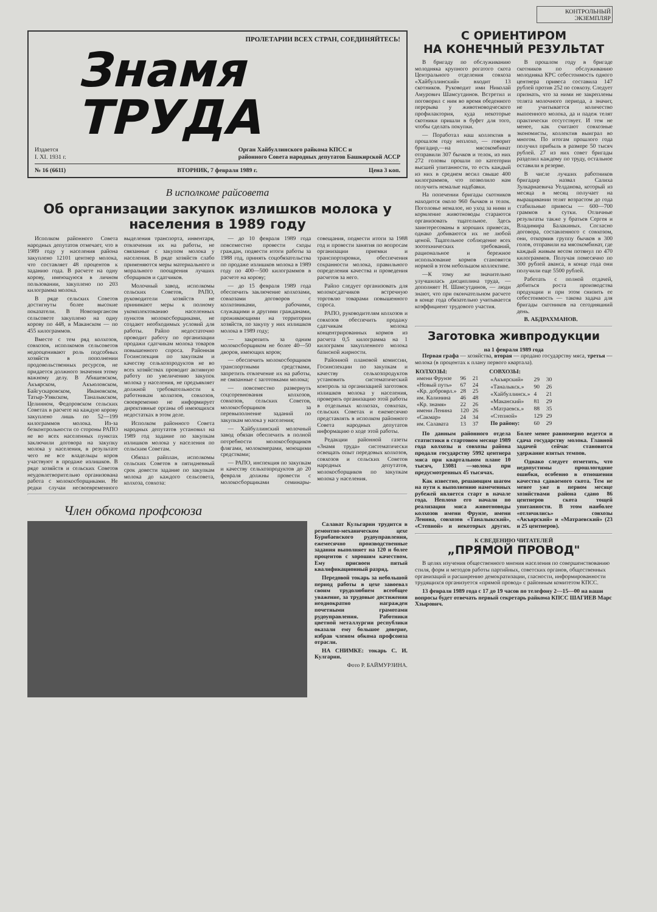ПРОЛЕТАРИИ ВСЕХ СТРАН, СОЕДИНЯЙТЕСЬ!
Знамя
ТРУДА
Издается
I. XI. 1931 г.
Орган Хайбуллинского райкома КПСС и
районного Совета народных депутатов Башкирской АССР
№ 16 (6611) ВТОРНИК, 7 февраля 1989 г. Цена 3 коп.
В исполкоме райсовета
Об организации закупок излишков молока у населения в 1989 году
Исполком районного Совета народных депутатов отмечает, что в 1989 году у населения района закуплено 12101 центнер молока, что составляет 48 процентов к заданию года. В расчете на одну корову, имеющуюся в личном пользовании, закуплено по 203 килограмма молока.
В ряде сельских Советов достигнуты более высокие показатели. В Новозиргансом сельсовете закуплено на одну корову по 448, в Маканском — по 455 килограммов.
Вместе с тем ряд колхозов, совхозов, исполкомов сельсоветов недооценивают роль подсобных хозяйств в пополнении продовольственных ресурсов, не придается должного значения этому важному делу. В Абишевском, Акъярском, Акъюловском, Байгускаровском, Ивановском, Татыр-Узякском, Таналыкском, Целинном, Федоровском сельских Советах в расчете на каждую корову закуплено лишь по 52—199 килограммов молока. Из-за безконтрольности со стороны РАПО не во всех населенных пунктах заключили договора на закупку молока у населения, в результате чего не все владельцы коров участвуют в продаже излишков. В ряде хозяйств и сельских Советов неудовлетворительно организована работа с молокосборщиками. Не редки случаи несвоевременного выделения транспорта, инвентаря, отвлечения их на работы, не связанные с закупом молока у населения. В ряде хозяйств слабо применяются меры материального и морального поощрения лучших сборщиков и сдатчиков.
Молочный завод, исполкомы сельских Советов, РАПО, руководители хозяйств не принимают меры к полному укомплектованию населенных пунктов молокосборщиками, не создают необходимых условий для работы. Райпо недостаточно проводит работу по организации продажи сдатчикам молока товаров повышенного спроса. Районная Госинспекция по закупкам и качеству сельхозпродуктов не во всех хозяйствах проводит активную работу по увеличению закупок молока у населения, не предъявляет должной требовательности к работникам колхозов, совхозов, своевременно не информирует директивные органы об имеющихся недостатках в этом деле.
Исполком районного Совета народных депутатов установил на 1989 год задание по закупкам излишков молока у населения по сельским Советам.
Обязал райплан, исполкомы сельских Советов в пятидневный срок довести задание по закупкам молока до каждого сельсовета, колхоза, совхоза:
— до 10 февраля 1989 года повсеместно провести сходы граждан, подвести итоги работы за 1988 год, принять соцобязательства по продаже излишков молока в 1989 году по 400—500 килограммов в расчете на корову;
— до 15 февраля 1989 года обеспечить заключение колхозами, совхозами договоров с колхозниками, рабочими, служащими и другими гражданами, проживающими на территории хозяйств, по закупу у них излишков молока в 1989 году;
— закрепить за одним молокосборщиком не более 40—50 дворов, имеющих коров;
— обеспечить молокосборщиков транспортными средствами, запретить отвлечение их на работы, не связанные с заготовками молока;
— повсеместно развернуть соцсоревнования колхозов, совхозов, сельских Советов, молокосборщиков за перевыполнение заданий по закупкам молока у населения;
— Хайбуллинский молочный завод обязан обеспечить в полной потребности молокосборщиков флягами, молокомерами, моющими средствами;
— РАПО, инспекция по закупкам и качеству сельхозпродуктов до 20 февраля должны провести с молокосборщиками семинары-совещания, подвести итоги за 1988 год и провести занятия по вопросам организации приемки и транспортировки, обеспечения сохранности молока, правильного определения качества и проведения расчетов за него.
Райпо следует организовать для молокосдатчиков встречную торговлю товарами повышенного спроса.
РАПО, руководителям колхозов и совхозов обеспечить продажу сдатчикам молока концентрированных кормов из расчета 0,5 килограмма на 1 килограмм закупленного молока базисной жирности.
Районной плановой комиссии, Госинспекции по закупкам и качеству сельхозпродуктов установить систематический контроль за организацией заготовок излишков молока у населения, проверять организацию этой работы в отдельных колхозах, совхозах, сельских Советах и ежемесячно представлять в исполком районного Совета народных депутатов информацию о ходе этой работы.
Редакции районной газеты «Знамя труда» систематически освещать опыт передовых колхозов, совхозов и сельских Советов народных депутатов, молокосборщиков по закупкам молока у населения.
Член обкома профсоюза
Салават Кульгарин трудится в ремонтно-механическом цехе Бурибаевского рудоуправления, ежемесячно производственные задания выполняет на 120 и более процентов с хорошим качеством. Ему присвоен пятый квалификационный разряд.
Передовой токарь за небольшой период работы в цехе завоевал своим трудолюбием всеобщее уважение, за трудовые достижения неоднократно награжден почетными грамотами рудоуправления. Работники цветной металлургии республики оказали ему большое доверие, избрав членом обкома профсоюза отрасли.
НА СНИМКЕ: токарь С. И. Кулгарин.
Фото Р. БАЙМУРЗИНА.
КОНТРОЛЬНЫЙ ЭКЗЕМПЛЯР
С ОРИЕНТИРОМ
НА КОНЕЧНЫЙ РЕЗУЛЬТАТ
В бригаду по обслуживанию молодняка крупного рогатого скота Центрального отделения совхоза «Хайбуллинский» входит 13 скотников. Руководит ими Николай Амурович Шамсутдинов. Встретил и поговорил с ним во время обеденного перерыва у животноводческого профилактория, куда некоторые скотники пришли в буфет для того, чтобы сделать покупки.
— Поработал наш коллектив в прошлом году неплохо, — говорит бригадир,—на мясокомбинат отправили 307 бычков и телок, из них 272 головы прошли по категории высшей упитанности, то есть каждый из них в среднем весил свыше 400 килограммов, что позволило нам получить немалые надбавки.
На попечении бригады скотников находится около 960 бычков и телок. Поголовье немалое, но уход за ними и кормление животноводы стараются организовать тщательное. Здесь заинтересованы в хороших привесах, однако добиваются их не любой ценой. Тщательное соблюдение всех зоотехнических требований, рациональное и бережное использование кормов становятся нормой в этом небольшом коллективе.
—К тому же значительно улучшилась дисциплина труда, — дополняет Н. Шамсутдинов, — люди знают, что при окончательном расчете в конце года обязательно учитывается коэффициент трудового участия.
В прошлом году в бригаде скотников по обслуживанию молодняка КРС себестоимость одного центнера привеса составила 147 рублей против 252 по совхозу. Следует признать, что за ними не закреплены телята молочного периода, а значит, не учитывается количество выпоенного молока, да и падеж телят практически отсутствует. И тем не менее, как считают совхозные экономисты, коллектив выиграл во многом. По итогам прошлого года получил прибыль в размере 50 тысяч рублей. 27 из них совет бригады разделил каждому по труду, остальное оставили в резерве.
В числе лучших работников бригадир назвал Салиха Зулкарнаевича Уелданова, который из месяца в месяц получает на выращивании телят возрастом до года стабильные привесы — 600—700 граммов в сутки. Отличные результаты также у братьев Сергея и Владимира Балакиных. Согласно договора, составленного с совхозом, они, откормив группу бычков в 300 голов, отправили на мясокомбинат, где каждый живым весом потянул по 470 килограммов. Получая помесячно по 300 рублей аванса, в конце года они получили еще 5500 рублей.
Работать с полной отдачей, добиться роста производства продукции и при этом снизить ее себестоимость — такова задача для бригады скотников на сегодняшний день.
В. АБДРАХМАНОВ.
Заготовка живпродукции
на 1 февраля 1989 года
Первая графа — хозяйства, вторая — продано государству мяса, третья — молока (в процентах к плану первого квартала).
| КОЛХОЗЫ: | | |
| --- | --- | --- |
| имени Фрунзе | 96 | 21 |
| «Новый путь» | 67 | 24 |
| «Кр. доброврл.» | 28 | 25 |
| им. Калинина | 46 | 48 |
| «Кр. знамя» | 22 | 26 |
| имени Ленина | 120 | 26 |
| «Сакмар» | 24 | 34 |
| им. Салавата | 13 | 37 |
| СОВХОЗЫ: | | |
| --- | --- | --- |
| «Акъярский» | 29 | 30 |
| «Таналыкск.» | 90 | 26 |
| «Хайбуллинск.» | 4 | 21 |
| «Маканский» | 81 | 29 |
| «Матраевск.» | 88 | 35 |
| «Степной» | 129 | 29 |
| По району: | 60 | 29 |
По данным районного отдела статистики в стартовом месяце 1989 года колхозы и совхозы района продали государству 5992 центнера мяса при квартальном плане 10 тысяч, 13081 —молока при предусмотренных 45 тысячах.
Как известно, решающим шагом на пути к выполнению намеченных рубежей является старт в начале года. Неплохо его начали по реализации мяса животноводы колхозов имени Фрунзе, имени Ленина, совхозов «Таналыкский», «Степной» и некоторых других. Более менее равномерно ведется и сдача государству молока. Главной задачей сейчас становится удержание взятых темпов.
Однако следует отметить, что недопустимы прошлогодние ошибки, особенно в отношении качества сдаваемого скота. Тем не менее уже в первом месяце хозяйствами района сдано 86 центнеров скота тощей упитанности. В этом наиболее «отличились» совхозы «Акъярский» и «Матраевский» (23 и 25 центнеров).
К СВЕДЕНИЮ ЧИТАТЕЛЕЙ
„ПРЯМОЙ ПРОВОД"
В целях изучения общественного мнения населения по совершенствованию стиля, форм и методов работы партийных, советских органов, общественных организаций и расширению демократизации, гласности, информированности трудящихся организуется «прямой провод» с районным комитетом КПСС.
13 февраля 1989 года с 17 до 19 часов по телефону 2—15—00 на ваши вопросы будет отвечать первый секретарь райкома КПСС ШАГИЕВ Марс Хзырович.